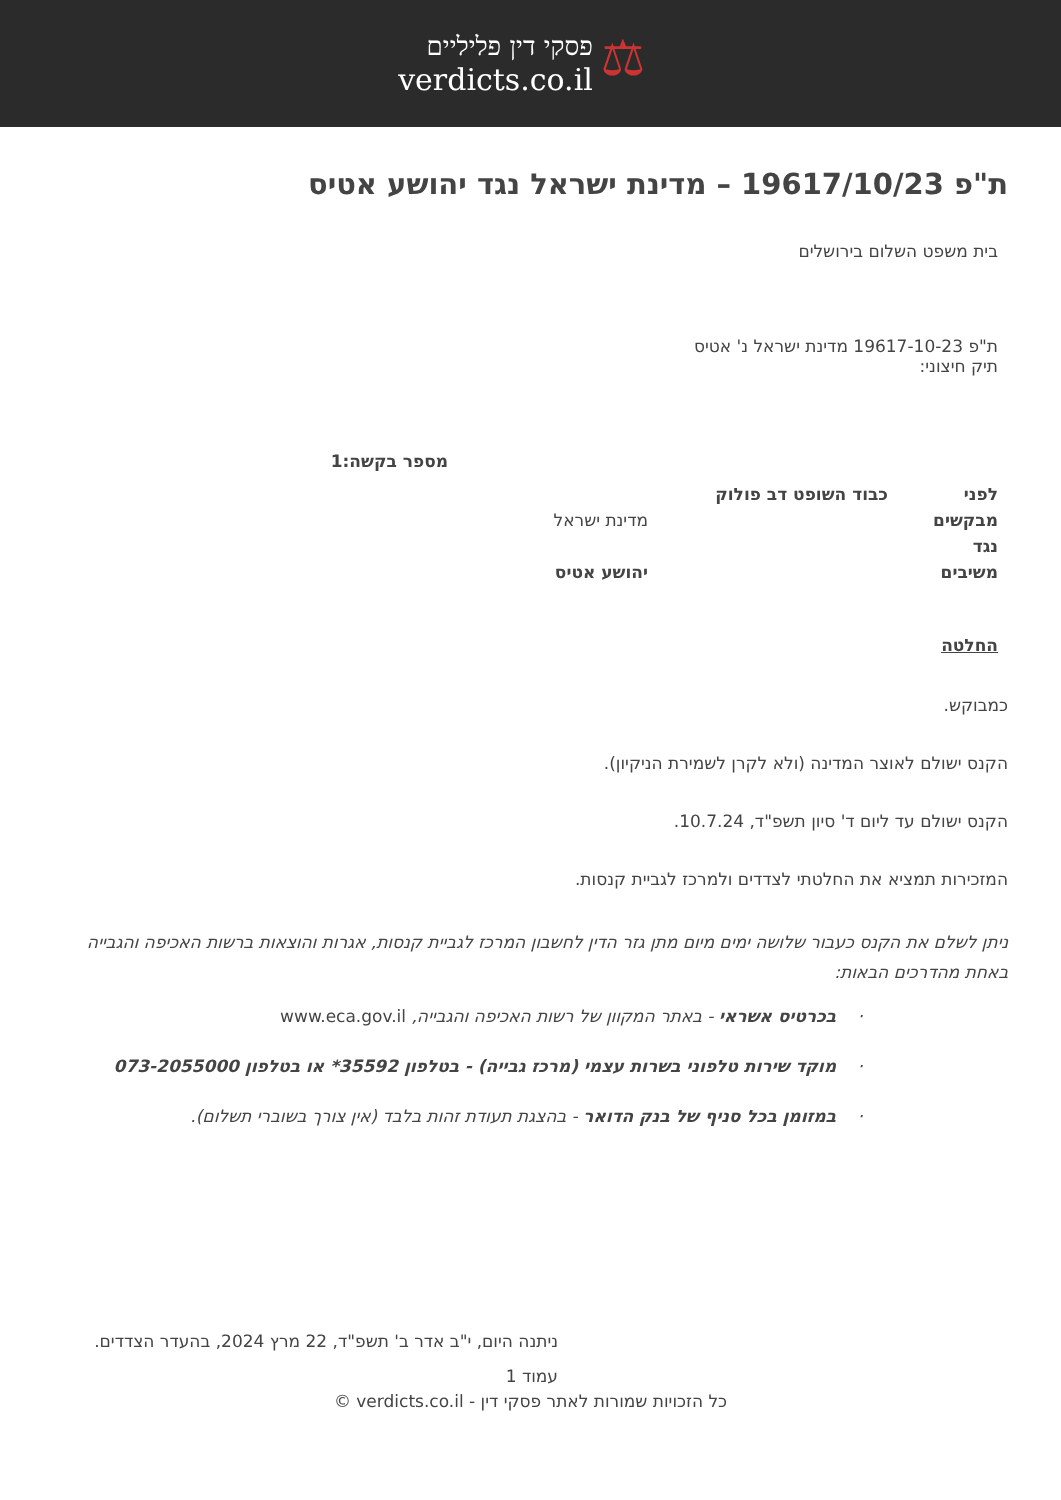⚖
פסקי דין פליליים
verdicts.co.il
ת"פ 19617/10/23 – מדינת ישראל נגד יהושע אטיס
בית משפט השלום בירושלים
ת"פ 19617-10-23 מדינת ישראל נ' אטיס
תיק חיצוני:
מספר בקשה:1
| לפני | כבוד השופט דב פולוק | |
| מבקשים | | מדינת ישראל |
| נגד | | |
| משיבים | | יהושע אטיס |
החלטה
כמבוקש.
הקנס ישולם לאוצר המדינה (ולא לקרן לשמירת הניקיון).
הקנס ישולם עד ליום ד' סיון תשפ"ד, 10.7.24.
המזכירות תמציא את החלטתי לצדדים ולמרכז לגביית קנסות.
ניתן לשלם את הקנס כעבור שלושה ימים מיום מתן גזר הדין לחשבון המרכז לגביית קנסות, אגרות והוצאות ברשות האכיפה והגבייה באחת מהדרכים הבאות:
· בכרטיס אשראי - באתר המקוון של רשות האכיפה והגבייה, www.eca.gov.il
· מוקד שירות טלפוני בשרות עצמי (מרכז גבייה) - בטלפון 35592* או בטלפון 073-2055000
· במזומן בכל סניף של בנק הדואר - בהצגת תעודת זהות בלבד (אין צורך בשוברי תשלום).
ניתנה היום, י"ב אדר ב' תשפ"ד, 22 מרץ 2024, בהעדר הצדדים.
עמוד 1
כל הזכויות שמורות לאתר פסקי דין - verdicts.co.il ©